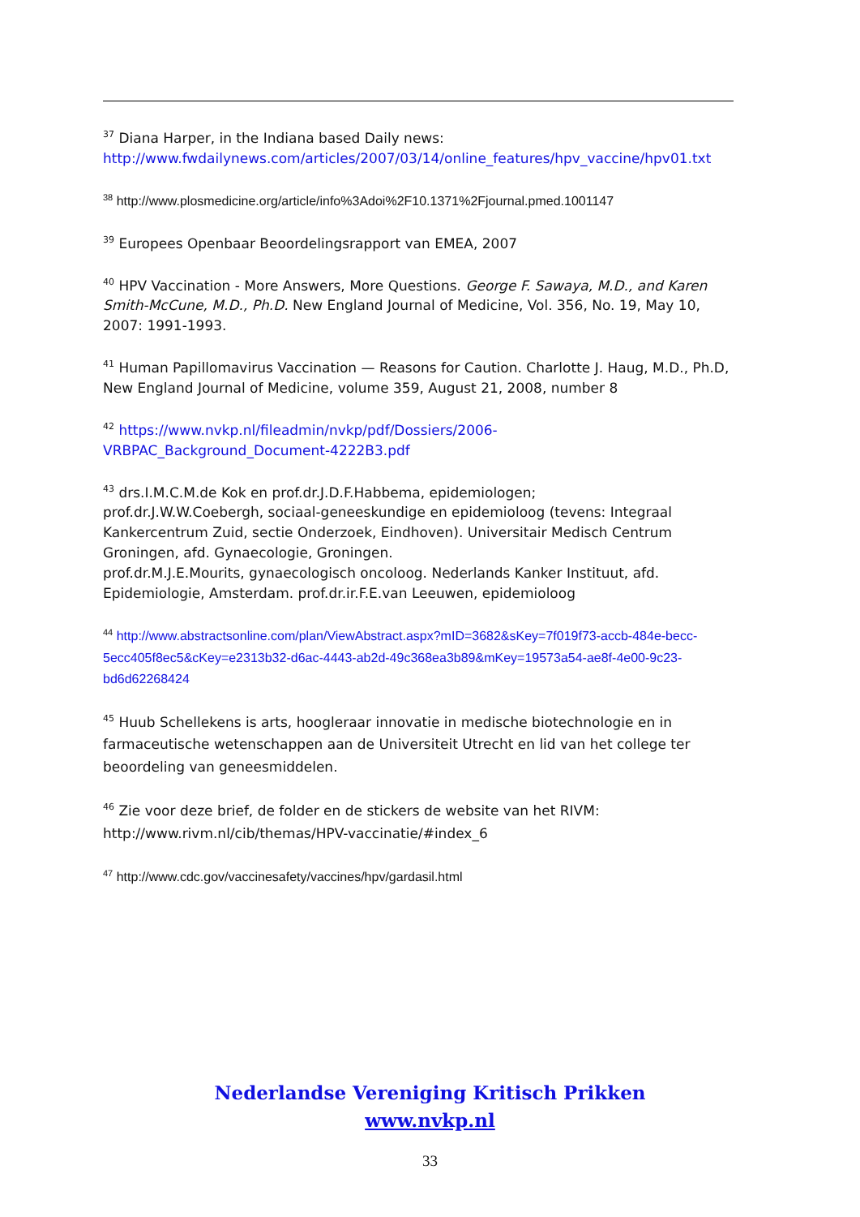<sup>37</sup> Diana Harper, in the Indiana based Daily news:
http://www.fwdailynews.com/articles/2007/03/14/online_features/hpv_vaccine/hpv01.txt
<sup>38</sup> http://www.plosmedicine.org/article/info%3Adoi%2F10.1371%2Fjournal.pmed.1001147
<sup>39</sup> Europees Openbaar Beoordelingsrapport van EMEA, 2007
<sup>40</sup> HPV Vaccination - More Answers, More Questions. George F. Sawaya, M.D., and Karen Smith-McCune, M.D., Ph.D. New England Journal of Medicine, Vol. 356, No. 19, May 10, 2007: 1991-1993.
<sup>41</sup> Human Papillomavirus Vaccination — Reasons for Caution. Charlotte J. Haug, M.D., Ph.D, New England Journal of Medicine, volume 359, August 21, 2008, number 8
<sup>42</sup> https://www.nvkp.nl/fileadmin/nvkp/pdf/Dossiers/2006-
VRBPAC_Background_Document-4222B3.pdf
<sup>43</sup> drs.I.M.C.M.de Kok en prof.dr.J.D.F.Habbema, epidemiologen;
prof.dr.J.W.W.Coebergh, sociaal-geneeskundige en epidemioloog (tevens: Integraal Kankercentrum Zuid, sectie Onderzoek, Eindhoven). Universitair Medisch Centrum Groningen, afd. Gynaecologie, Groningen.
prof.dr.M.J.E.Mourits, gynaecologisch oncoloog. Nederlands Kanker Instituut, afd. Epidemiologie, Amsterdam. prof.dr.ir.F.E.van Leeuwen, epidemioloog
<sup>44</sup> http://www.abstractsonline.com/plan/ViewAbstract.aspx?mID=3682&sKey=7f019f73-accb-484e-becc-5ecc405f8ec5&cKey=e2313b32-d6ac-4443-ab2d-49c368ea3b89&mKey=19573a54-ae8f-4e00-9c23-bd6d62268424
<sup>45</sup> Huub Schellekens is arts, hoogleraar innovatie in medische biotechnologie en in farmaceutische wetenschappen aan de Universiteit Utrecht en lid van het college ter beoordeling van geneesmiddelen.
<sup>46</sup> Zie voor deze brief, de folder en de stickers de website van het RIVM:
http://www.rivm.nl/cib/themas/HPV-vaccinatie/#index_6
<sup>47</sup> http://www.cdc.gov/vaccinesafety/vaccines/hpv/gardasil.html
Nederlandse Vereniging Kritisch Prikken
www.nvkp.nl
33